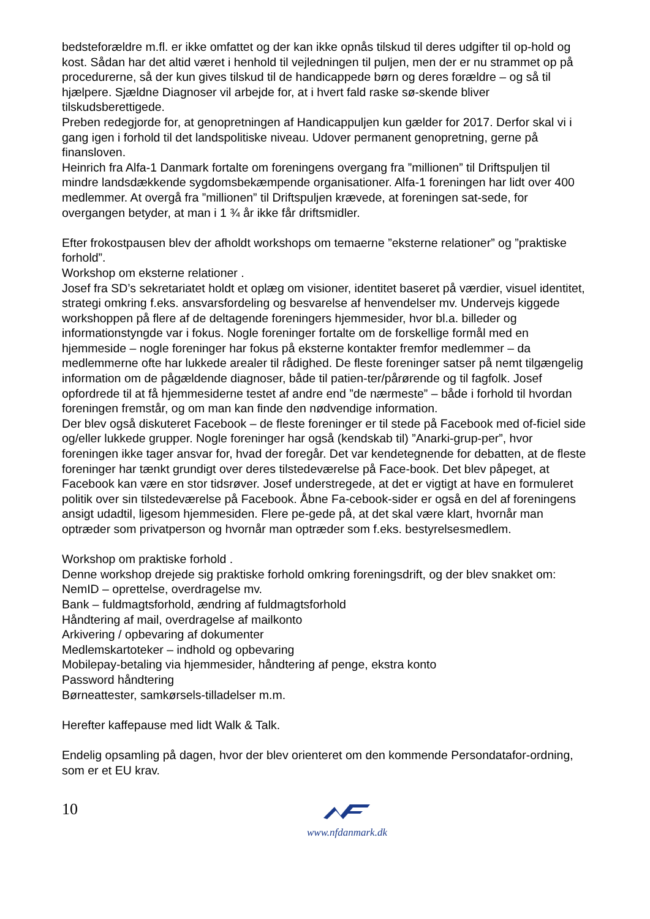bedsteforældre m.fl. er ikke omfattet og der kan ikke opnås tilskud til deres udgifter til op-hold og kost. Sådan har det altid været i henhold til vejledningen til puljen, men der er nu strammet op på procedurerne, så der kun gives tilskud til de handicappede børn og deres forældre – og så til hjælpere. Sjældne Diagnoser vil arbejde for, at i hvert fald raske sø-skende bliver tilskudsberettigede.
Preben redegjorde for, at genopretningen af Handicappuljen kun gælder for 2017. Derfor skal vi i gang igen i forhold til det landspolitiske niveau. Udover permanent genopretning, gerne på finansloven.
Heinrich fra Alfa-1 Danmark fortalte om foreningens overgang fra ”millionen” til Driftspuljen til mindre landsdækkende sygdomsbekæmpende organisationer. Alfa-1 foreningen har lidt over 400 medlemmer. At overgå fra ”millionen” til Driftspuljen krævede, at foreningen sat-sede, for overgangen betyder, at man i 1 ¾ år ikke får driftsmidler.
Efter frokostpausen blev der afholdt workshops om temaerne ”eksterne relationer” og ”praktiske forhold”.
Workshop om eksterne relationer .
Josef fra SD’s sekretariatet holdt et oplæg om visioner, identitet baseret på værdier, visuel identitet, strategi omkring f.eks. ansvarsfordeling og besvarelse af henvendelser mv. Undervejs kiggede workshoppen på flere af de deltagende foreningers hjemmesider, hvor bl.a. billeder og informationstyngde var i fokus. Nogle foreninger fortalte om de forskellige formål med en hjemmeside – nogle foreninger har fokus på eksterne kontakter fremfor medlemmer – da medlemmerne ofte har lukkede arealer til rådighed. De fleste foreninger satser på nemt tilgængelig information om de pågældende diagnoser, både til patien-ter/pårørende og til fagfolk. Josef opfordrede til at få hjemmesiderne testet af andre end ”de nærmeste” – både i forhold til hvordan foreningen fremstår, og om man kan finde den nødvendige information.
Der blev også diskuteret Facebook – de fleste foreninger er til stede på Facebook med of-ficiel side og/eller lukkede grupper. Nogle foreninger har også (kendskab til) ”Anarki-grup-per”, hvor foreningen ikke tager ansvar for, hvad der foregår. Det var kendetegnende for debatten, at de fleste foreninger har tænkt grundigt over deres tilstedeværelse på Face-book. Det blev påpeget, at Facebook kan være en stor tidsrøver. Josef understregede, at det er vigtigt at have en formuleret politik over sin tilstedeværelse på Facebook. Åbne Fa-cebook-sider er også en del af foreningens ansigt udadtil, ligesom hjemmesiden. Flere pe-gede på, at det skal være klart, hvornår man optræder som privatperson og hvornår man optræder som f.eks. bestyrelsesmedlem.
Workshop om praktiske forhold .
Denne workshop drejede sig praktiske forhold omkring foreningsdrift, og der blev snakket om:
NemID – oprettelse, overdragelse mv.
Bank – fuldmagtsforhold, ændring af fuldmagtsforhold
Håndtering af mail, overdragelse af mailkonto
Arkivering / opbevaring af dokumenter
Medlemskartoteker – indhold og opbevaring
Mobilepay-betaling via hjemmesider, håndtering af penge, ekstra konto
Password håndtering
Børneattester, samkørsels-tilladelser m.m.
Herefter kaffepause med lidt Walk & Talk.
Endelig opsamling på dagen, hvor der blev orienteret om den kommende Persondatafor-ordning, som er et EU krav.
10
www.nfdanmark.dk